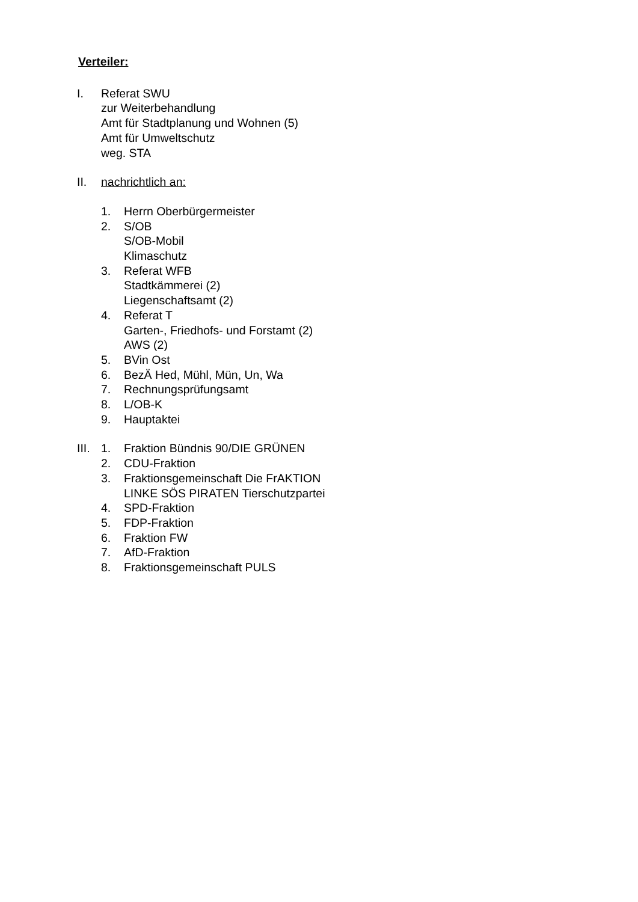Verteiler:
I. Referat SWU
zur Weiterbehandlung
Amt für Stadtplanung und Wohnen (5)
Amt für Umweltschutz
weg. STA
II. nachrichtlich an:
1. Herrn Oberbürgermeister
2. S/OB
S/OB-Mobil
Klimaschutz
3. Referat WFB
Stadtkämmerei (2)
Liegenschaftsamt (2)
4. Referat T
Garten-, Friedhofs- und Forstamt (2)
AWS (2)
5. BVin Ost
6. BezÄ Hed, Mühl, Mün, Un, Wa
7. Rechnungsprüfungsamt
8. L/OB-K
9. Hauptaktei
III.
1. Fraktion Bündnis 90/DIE GRÜNEN
2. CDU-Fraktion
3. Fraktionsgemeinschaft Die FrAKTION
LINKE SÖS PIRATEN Tierschutzpartei
4. SPD-Fraktion
5. FDP-Fraktion
6. Fraktion FW
7. AfD-Fraktion
8. Fraktionsgemeinschaft PULS